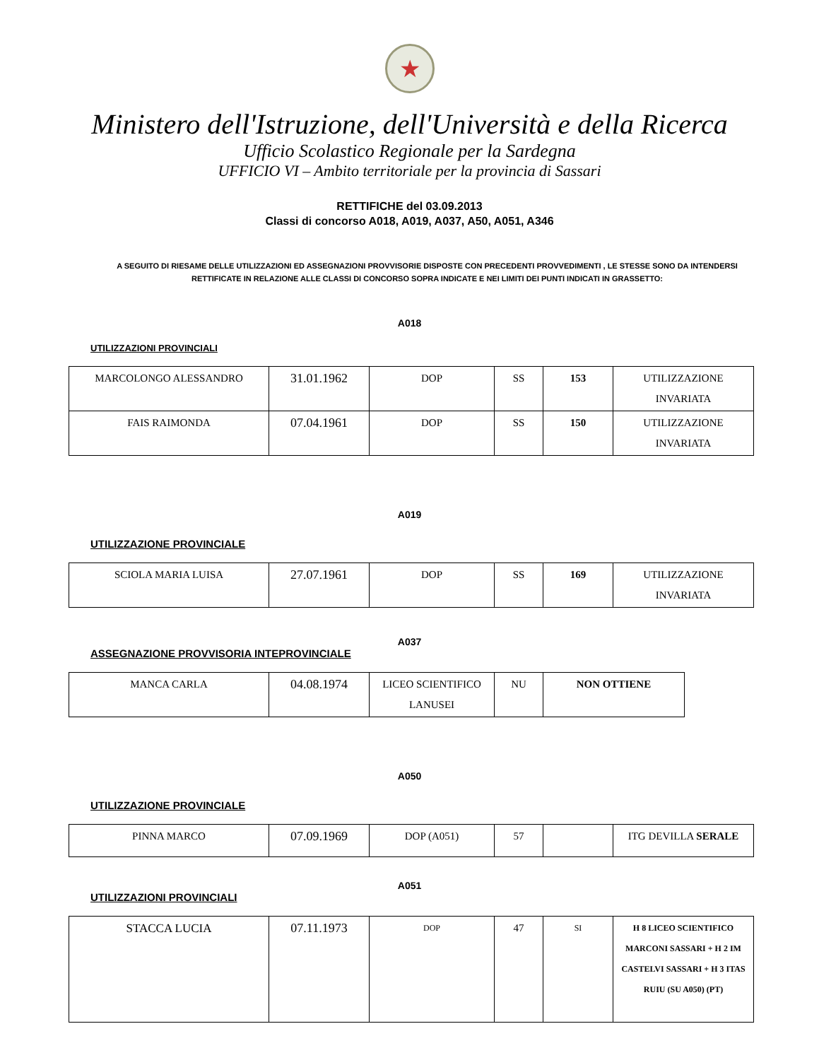★
Ministero dell'Istruzione, dell'Università e della Ricerca
Ufficio Scolastico Regionale per la Sardegna
UFFICIO VI – Ambito territoriale per la provincia di Sassari
RETTIFICHE del 03.09.2013
Classi di concorso A018, A019, A037, A50, A051, A346
A SEGUITO DI RIESAME DELLE UTILIZZAZIONI ED ASSEGNAZIONI PROVVISORIE DISPOSTE CON PRECEDENTI PROVVEDIMENTI , LE STESSE SONO DA INTENDERSI RETTIFICATE IN RELAZIONE ALLE CLASSI DI CONCORSO SOPRA INDICATE E NEI LIMITI DEI PUNTI INDICATI IN GRASSETTO:
A018
UTILIZZAZIONI PROVINCIALI
| MARCOLONGO ALESSANDRO | 31.01.1962 | DOP | SS | 153 | UTILIZZAZIONE INVARIATA |
| FAIS RAIMONDA | 07.04.1961 | DOP | SS | 150 | UTILIZZAZIONE INVARIATA |
A019
UTILIZZAZIONE PROVINCIALE
| SCIOLA MARIA LUISA | 27.07.1961 | DOP | SS | 169 | UTILIZZAZIONE INVARIATA |
A037
ASSEGNAZIONE PROVVISORIA INTEPROVINCIALE
| MANCA CARLA | 04.08.1974 | LICEO SCIENTIFICO LANUSEI | NU | NON OTTIENE |
A050
UTILIZZAZIONE PROVINCIALE
| PINNA MARCO | 07.09.1969 | DOP (A051) | 57 | | ITG DEVILLA SERALE |
A051
UTILIZZAZIONI PROVINCIALI
| STACCA LUCIA | 07.11.1973 | DOP | 47 | SI | H 8 LICEO SCIENTIFICO MARCONI SASSARI + H 2 IM CASTELVI SASSARI + H 3 ITAS RUIU (SU A050) (PT) |